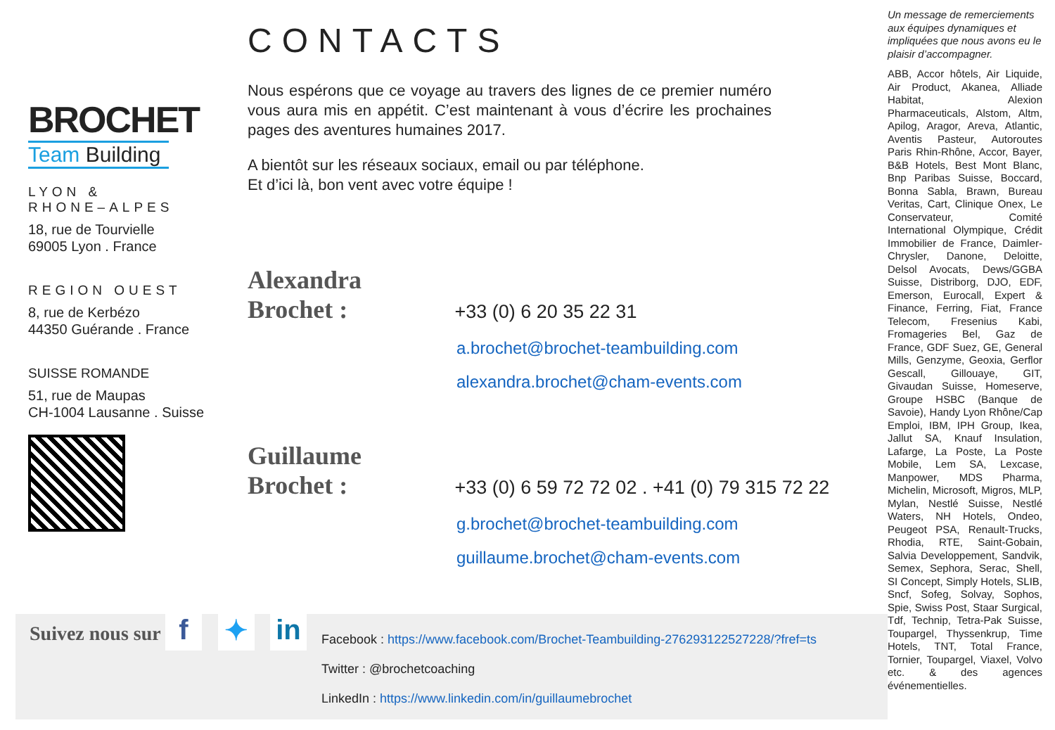BROCHET
Team Building
LYON &
RHONE–ALPES
18, rue de Tourvielle
69005 Lyon . France
REGION OUEST
8, rue de Kerbézo
44350 Guérande . France
SUISSE ROMANDE
51, rue de Maupas
CH-1004 Lausanne . Suisse
CONTACTS
Nous espérons que ce voyage au travers des lignes de ce premier numéro vous aura mis en appétit. C’est maintenant à vous d’écrire les prochaines pages des aventures humaines 2017.
A bientôt sur les réseaux sociaux, email ou par téléphone.
Et d’ici là, bon vent avec votre équipe !
Alexandra Brochet : +33 (0) 6 20 35 22 31
a.brochet@brochet-teambuilding.com
alexandra.brochet@cham-events.com
Guillaume Brochet : +33 (0) 6 59 72 72 02 . +41 (0) 79 315 72 22
g.brochet@brochet-teambuilding.com
guillaume.brochet@cham-events.com
Un message de remerciements aux équipes dynamiques et impliquées que nous avons eu le plaisir d’accompagner.
ABB, Accor hôtels, Air Liquide, Air Product, Akanea, Alliade Habitat, Alexion Pharmaceuticals, Alstom, Altm, Apilog, Aragor, Areva, Atlantic, Aventis Pasteur, Autoroutes Paris Rhin-Rhône, Accor, Bayer, B&B Hotels, Best Mont Blanc, Bnp Paribas Suisse, Boccard, Bonna Sabla, Brawn, Bureau Veritas, Cart, Clinique Onex, Le Conservateur, Comité International Olympique, Crédit Immobilier de France, Daimler-Chrysler, Danone, Deloitte, Delsol Avocats, Dews/GGBA Suisse, Distriborg, DJO, EDF, Emerson, Eurocall, Expert & Finance, Ferring, Fiat, France Telecom, Fresenius Kabi, Fromageries Bel, Gaz de France, GDF Suez, GE, General Mills, Genzyme, Geoxia, Gerflor Gescall, Gillouaye, GIT, Givaudan Suisse, Homeserve, Groupe HSBC (Banque de Savoie), Handy Lyon Rhône/Cap Emploi, IBM, IPH Group, Ikea, Jallut SA, Knauf Insulation, Lafarge, La Poste, La Poste Mobile, Lem SA, Lexcase, Manpower, MDS Pharma, Michelin, Microsoft, Migros, MLP, Mylan, Nestlé Suisse, Nestlé Waters, NH Hotels, Ondeo, Peugeot PSA, Renault-Trucks, Rhodia, RTE, Saint-Gobain, Salvia Developpement, Sandvik, Semex, Sephora, Serac, Shell, SI Concept, Simply Hotels, SLIB, Sncf, Sofeg, Solvay, Sophos, Spie, Swiss Post, Staar Surgical, Tdf, Technip, Tetra-Pak Suisse, Toupargel, Thyssenkrup, Time Hotels, TNT, Total France, Tornier, Toupargel, Viaxel, Volvo etc. & des agences événementielles.
Suivez nous sur f ✦ in
Facebook : https://www.facebook.com/Brochet-Teambuilding-276293122527228/?fref=ts
Twitter : @brochetcoaching
LinkedIn : https://www.linkedin.com/in/guillaumebrochet